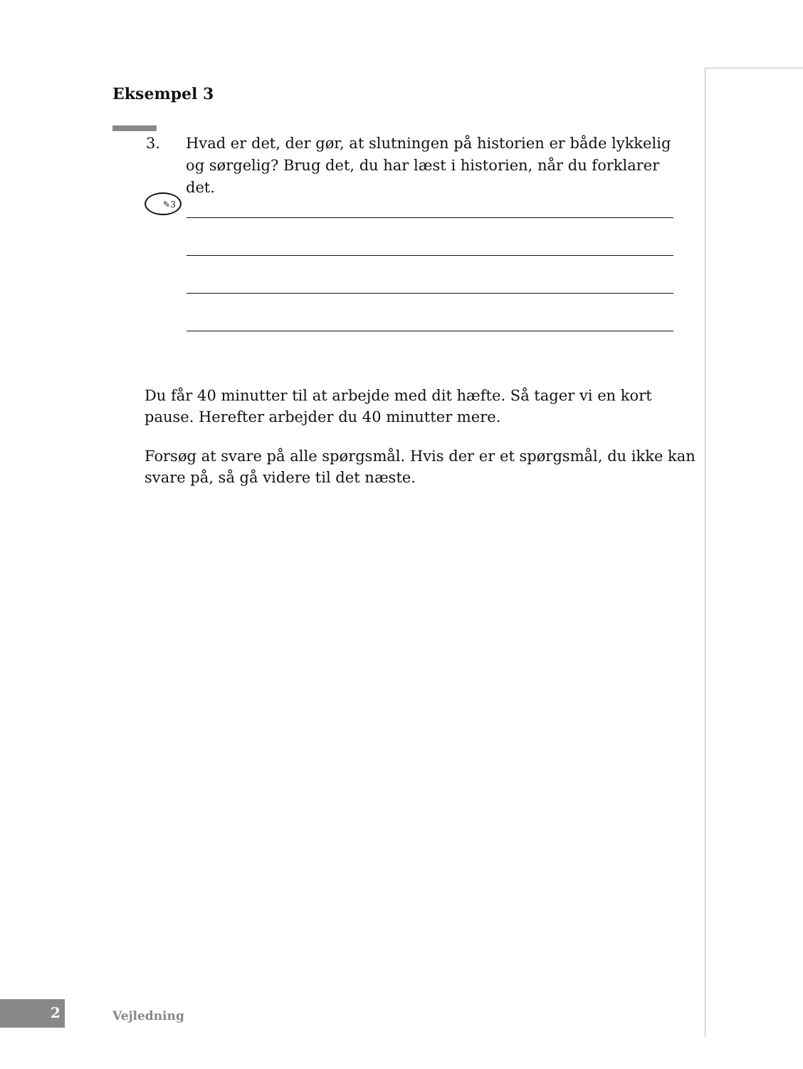Eksempel 3
3. Hvad er det, der gør, at slutningen på historien er både lykkelig og sørgelig? Brug det, du har læst i historien, når du forklarer det.
✎3
Du får 40 minutter til at arbejde med dit hæfte. Så tager vi en kort pause. Herefter arbejder du 40 minutter mere.
Forsøg at svare på alle spørgsmål. Hvis der er et spørgsmål, du ikke kan svare på, så gå videre til det næste.
2 Vejledning